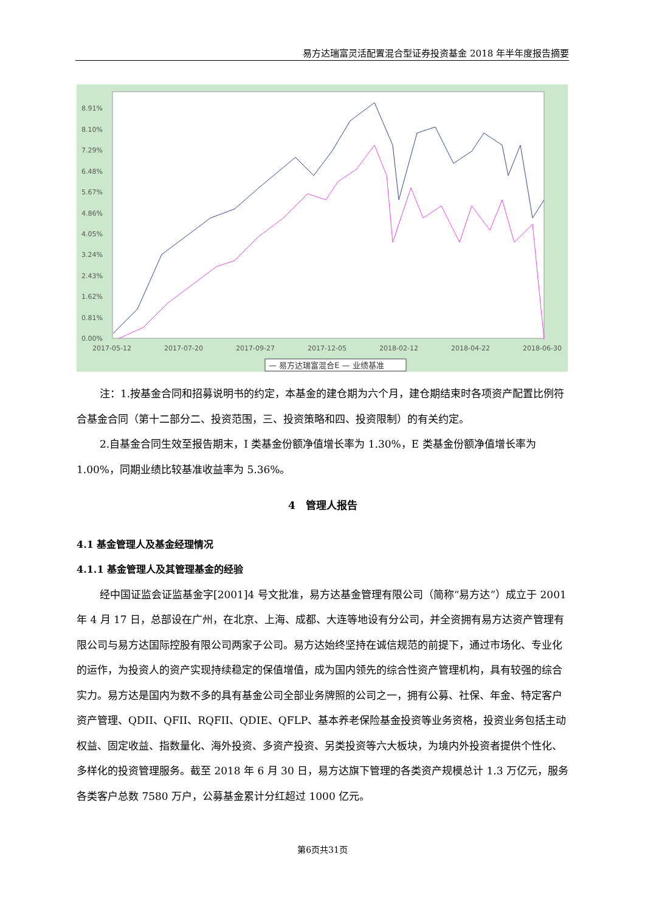易方达瑞富灵活配置混合型证券投资基金 2018 年半年度报告摘要
8.91%
8.10%
7.29%
6.48%
5.67%
4.86%
4.05%
3.24%
2.43%
1.62%
0.81%
0.00%
2017-05-12
2017-07-20
2017-09-27
2017-12-05
2018-02-12
2018-04-22
2018-06-30
— 易方达瑞富混合E — 业绩基准
注：1.按基金合同和招募说明书的约定，本基金的建仓期为六个月，建仓期结束时各项资产配置比例符合基金合同（第十二部分二、投资范围，三、投资策略和四、投资限制）的有关约定。
2.自基金合同生效至报告期末，I 类基金份额净值增长率为 1.30%，E 类基金份额净值增长率为 1.00%，同期业绩比较基准收益率为 5.36%。
4　管理人报告
4.1 基金管理人及基金经理情况
4.1.1 基金管理人及其管理基金的经验
经中国证监会证监基金字[2001]4 号文批准，易方达基金管理有限公司（简称“易方达”）成立于 2001 年 4 月 17 日，总部设在广州，在北京、上海、成都、大连等地设有分公司，并全资拥有易方达资产管理有限公司与易方达国际控股有限公司两家子公司。易方达始终坚持在诚信规范的前提下，通过市场化、专业化的运作，为投资人的资产实现持续稳定的保值增值，成为国内领先的综合性资产管理机构，具有较强的综合实力。易方达是国内为数不多的具有基金公司全部业务牌照的公司之一，拥有公募、社保、年金、特定客户资产管理、QDII、QFII、RQFII、QDIE、QFLP、基本养老保险基金投资等业务资格，投资业务包括主动权益、固定收益、指数量化、海外投资、多资产投资、另类投资等六大板块，为境内外投资者提供个性化、多样化的投资管理服务。截至 2018 年 6 月 30 日，易方达旗下管理的各类资产规模总计 1.3 万亿元，服务各类客户总数 7580 万户，公募基金累计分红超过 1000 亿元。
第6页共31页